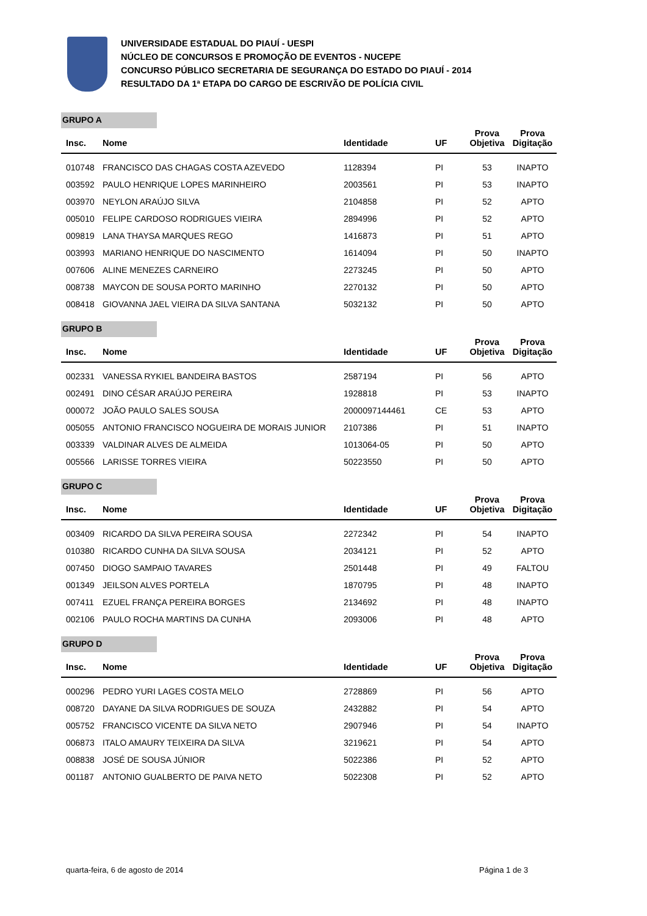UNIVERSIDADE ESTADUAL DO PIAUÍ - UESPI
NÚCLEO DE CONCURSOS E PROMOÇÃO DE EVENTOS - NUCEPE
CONCURSO PÚBLICO SECRETARIA DE SEGURANÇA DO ESTADO DO PIAUÍ - 2014
RESULTADO DA 1ª ETAPA DO CARGO DE ESCRIVÃO DE POLÍCIA CIVIL
GRUPO A
| Insc. | Nome | Identidade | UF | Prova Objetiva | Prova Digitação |
| --- | --- | --- | --- | --- | --- |
| 010748 | FRANCISCO DAS CHAGAS COSTA AZEVEDO | 1128394 | PI | 53 | INAPTO |
| 003592 | PAULO HENRIQUE LOPES MARINHEIRO | 2003561 | PI | 53 | INAPTO |
| 003970 | NEYLON ARAÚJO SILVA | 2104858 | PI | 52 | APTO |
| 005010 | FELIPE CARDOSO RODRIGUES VIEIRA | 2894996 | PI | 52 | APTO |
| 009819 | LANA THAYSA MARQUES REGO | 1416873 | PI | 51 | APTO |
| 003993 | MARIANO HENRIQUE DO NASCIMENTO | 1614094 | PI | 50 | INAPTO |
| 007606 | ALINE MENEZES CARNEIRO | 2273245 | PI | 50 | APTO |
| 008738 | MAYCON DE SOUSA PORTO MARINHO | 2270132 | PI | 50 | APTO |
| 008418 | GIOVANNA JAEL VIEIRA DA SILVA SANTANA | 5032132 | PI | 50 | APTO |
GRUPO B
| Insc. | Nome | Identidade | UF | Prova Objetiva | Prova Digitação |
| --- | --- | --- | --- | --- | --- |
| 002331 | VANESSA RYKIEL BANDEIRA BASTOS | 2587194 | PI | 56 | APTO |
| 002491 | DINO CÉSAR ARAÚJO PEREIRA | 1928818 | PI | 53 | INAPTO |
| 000072 | JOÃO PAULO SALES SOUSA | 2000097144461 | CE | 53 | APTO |
| 005055 | ANTONIO FRANCISCO NOGUEIRA DE MORAIS JUNIOR | 2107386 | PI | 51 | INAPTO |
| 003339 | VALDINAR ALVES DE ALMEIDA | 1013064-05 | PI | 50 | APTO |
| 005566 | LARISSE TORRES VIEIRA | 50223550 | PI | 50 | APTO |
GRUPO C
| Insc. | Nome | Identidade | UF | Prova Objetiva | Prova Digitação |
| --- | --- | --- | --- | --- | --- |
| 003409 | RICARDO DA SILVA PEREIRA SOUSA | 2272342 | PI | 54 | INAPTO |
| 010380 | RICARDO CUNHA DA SILVA SOUSA | 2034121 | PI | 52 | APTO |
| 007450 | DIOGO SAMPAIO TAVARES | 2501448 | PI | 49 | FALTOU |
| 001349 | JEILSON ALVES PORTELA | 1870795 | PI | 48 | INAPTO |
| 007411 | EZUEL FRANÇA PEREIRA BORGES | 2134692 | PI | 48 | INAPTO |
| 002106 | PAULO ROCHA MARTINS DA CUNHA | 2093006 | PI | 48 | APTO |
GRUPO D
| Insc. | Nome | Identidade | UF | Prova Objetiva | Prova Digitação |
| --- | --- | --- | --- | --- | --- |
| 000296 | PEDRO YURI LAGES COSTA MELO | 2728869 | PI | 56 | APTO |
| 008720 | DAYANE DA SILVA RODRIGUES DE SOUZA | 2432882 | PI | 54 | APTO |
| 005752 | FRANCISCO VICENTE DA SILVA NETO | 2907946 | PI | 54 | INAPTO |
| 006873 | ITALO AMAURY TEIXEIRA DA SILVA | 3219621 | PI | 54 | APTO |
| 008838 | JOSÉ DE SOUSA JÚNIOR | 5022386 | PI | 52 | APTO |
| 001187 | ANTONIO GUALBERTO DE PAIVA NETO | 5022308 | PI | 52 | APTO |
quarta-feira, 6 de agosto de 2014
Página 1 de 3